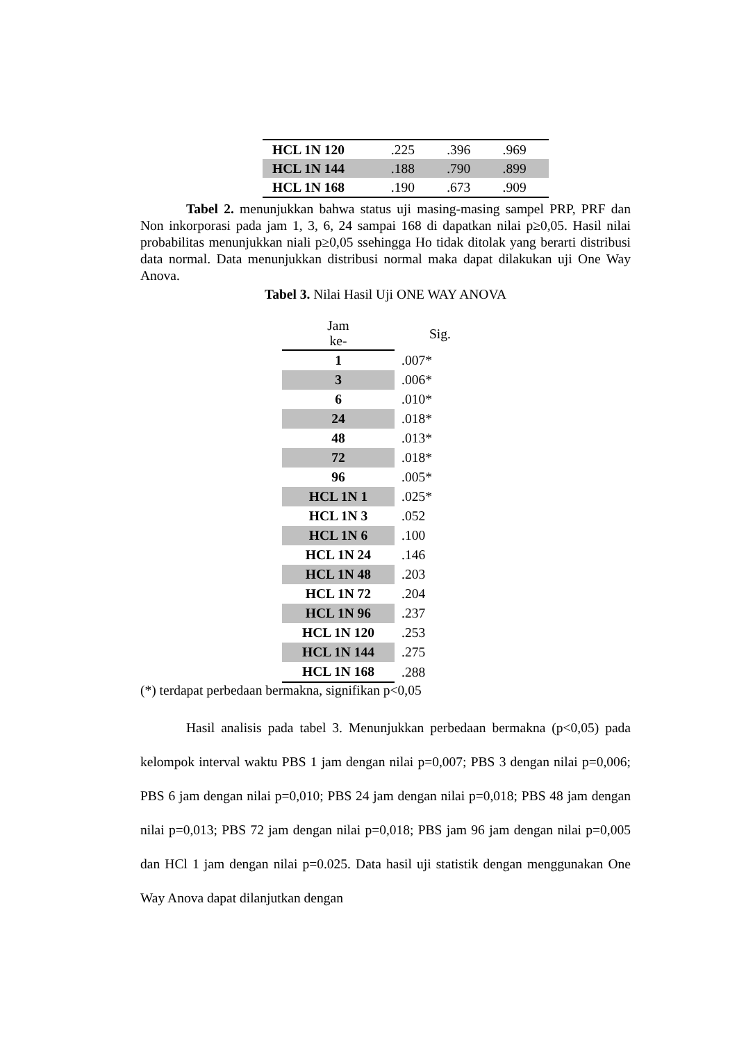| HCL 1N 120 | .225 | .396 | .969 |
| HCL 1N 144 | .188 | .790 | .899 |
| HCL 1N 168 | .190 | .673 | .909 |
Tabel 2. menunjukkan bahwa status uji masing-masing sampel PRP, PRF dan Non inkorporasi pada jam 1, 3, 6, 24 sampai 168 di dapatkan nilai p≥0,05. Hasil nilai probabilitas menunjukkan niali p≥0,05 ssehingga Ho tidak ditolak yang berarti distribusi data normal. Data menunjukkan distribusi normal maka dapat dilakukan uji One Way Anova.
Tabel 3. Nilai Hasil Uji ONE WAY ANOVA
| Jam ke- | Sig. |
| --- | --- |
| 1 | .007* |
| 3 | .006* |
| 6 | .010* |
| 24 | .018* |
| 48 | .013* |
| 72 | .018* |
| 96 | .005* |
| HCL 1N 1 | .025* |
| HCL 1N 3 | .052 |
| HCL 1N 6 | .100 |
| HCL 1N 24 | .146 |
| HCL 1N 48 | .203 |
| HCL 1N 72 | .204 |
| HCL 1N 96 | .237 |
| HCL 1N 120 | .253 |
| HCL 1N 144 | .275 |
| HCL 1N 168 | .288 |
(*) terdapat perbedaan bermakna, signifikan p<0,05
Hasil analisis pada tabel 3. Menunjukkan perbedaan bermakna (p<0,05) pada kelompok interval waktu PBS 1 jam dengan nilai p=0,007; PBS 3 dengan nilai p=0,006; PBS 6 jam dengan nilai p=0,010; PBS 24 jam dengan nilai p=0,018; PBS 48 jam dengan nilai p=0,013; PBS 72 jam dengan nilai p=0,018; PBS jam 96 jam dengan nilai p=0,005 dan HCl 1 jam dengan nilai p=0.025. Data hasil uji statistik dengan menggunakan One Way Anova dapat dilanjutkan dengan